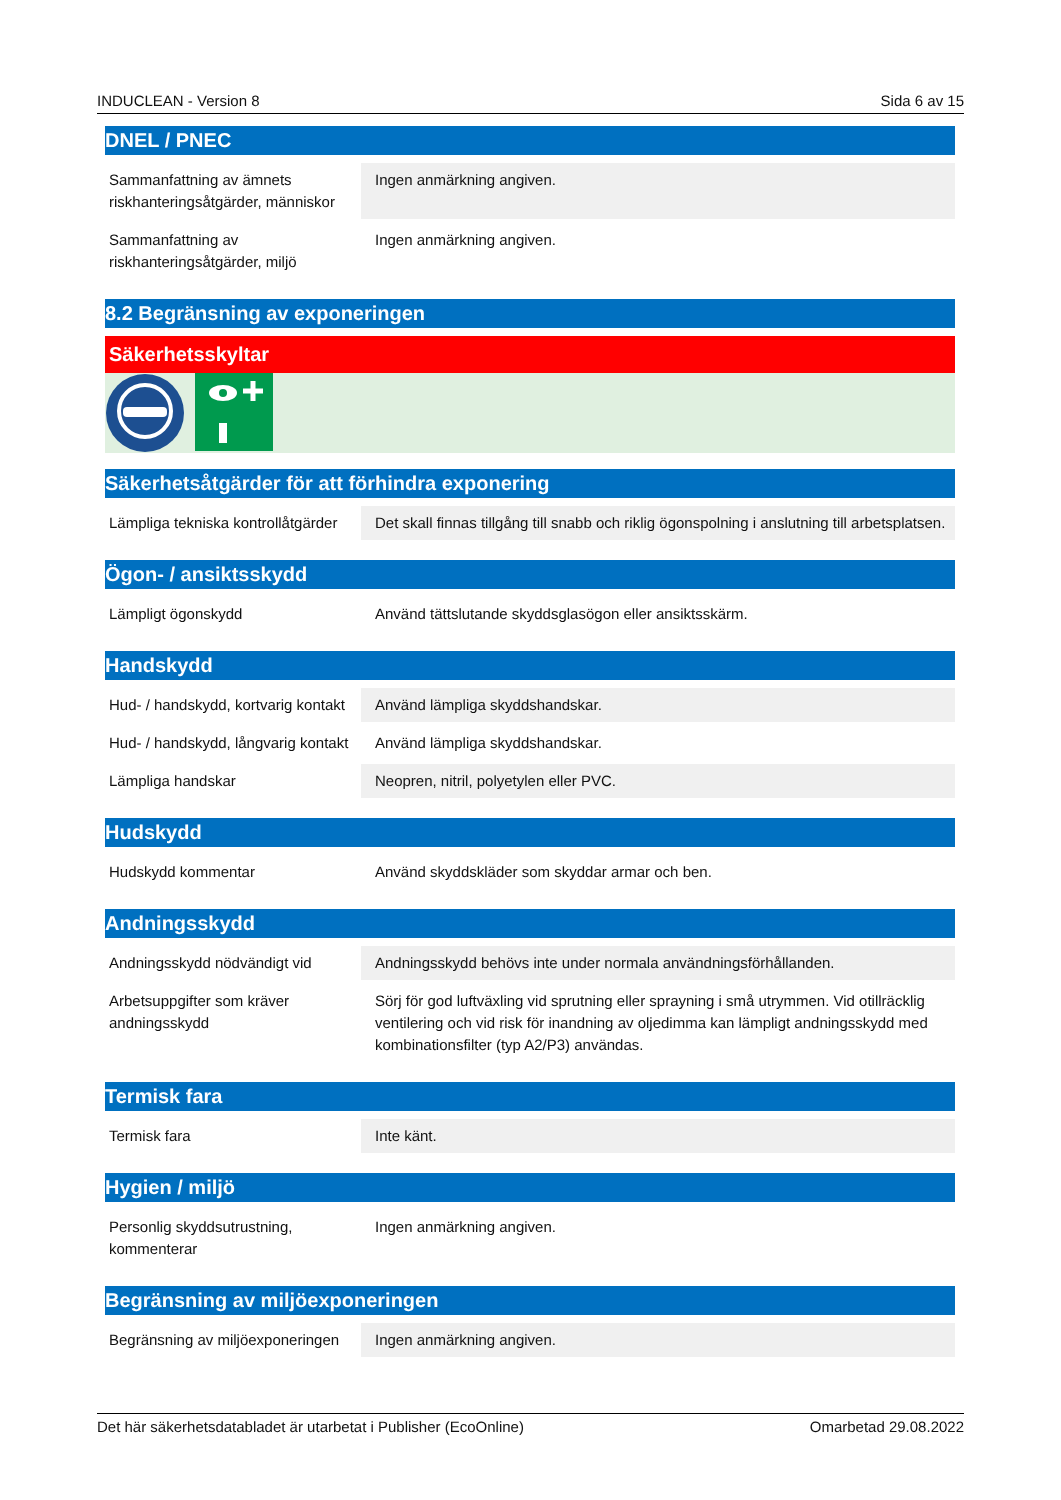INDUCLEAN - Version 8 Sida 6 av 15
DNEL / PNEC
| Sammanfattning av ämnets riskhanteringsåtgärder, människor | Ingen anmärkning angiven. |
| Sammanfattning av riskhanteringsåtgärder, miljö | Ingen anmärkning angiven. |
8.2 Begränsning av exponeringen
Säkerhetsskyltar
Säkerhetsåtgärder för att förhindra exponering
| Lämpliga tekniska kontrollåtgärder | Det skall finnas tillgång till snabb och riklig ögonspolning i anslutning till arbetsplatsen. |
Ögon- / ansiktsskydd
| Lämpligt ögonskydd | Använd tättslutande skyddsglasögon eller ansiktsskärm. |
Handskydd
| Hud- / handskydd, kortvarig kontakt | Använd lämpliga skyddshandskar. |
| Hud- / handskydd, långvarig kontakt | Använd lämpliga skyddshandskar. |
| Lämpliga handskar | Neopren, nitril, polyetylen eller PVC. |
Hudskydd
| Hudskydd kommentar | Använd skyddskläder som skyddar armar och ben. |
Andningsskydd
| Andningsskydd nödvändigt vid | Andningsskydd behövs inte under normala användningsförhållanden. |
| Arbetsuppgifter som kräver andningsskydd | Sörj för god luftväxling vid sprutning eller sprayning i små utrymmen. Vid otillräcklig ventilering och vid risk för inandning av oljedimma kan lämpligt andningsskydd med kombinationsfilter (typ A2/P3) användas. |
Termisk fara
| Termisk fara | Inte känt. |
Hygien / miljö
| Personlig skyddsutrustning, kommenterar | Ingen anmärkning angiven. |
Begränsning av miljöexponeringen
| Begränsning av miljöexponeringen | Ingen anmärkning angiven. |
Det här säkerhetsdatabladet är utarbetat i Publisher (EcoOnline) Omarbetad 29.08.2022